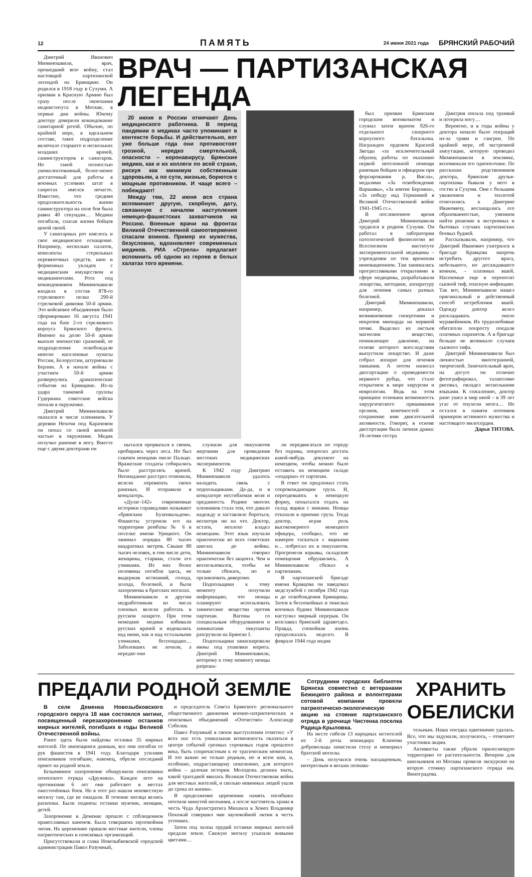12 ПАМЯТЬ 24 июня 2021 года БРЯНСКИЙ РАБОЧИЙ
Дмитрий Иванович Миминошвили, врач, прошедший всю войну, стал настоящей партизанской легендой на Брянщине. Он родился в 1918 году в Сухуми. А призван в Красную Армию был сразу после окончания мединститута в Москве, в первые дни войны. Юному доктору доверили командование санитарной ротой. Обычно, по крайней мере, в идеальном составе, такое подразделение включало старшего и нескольких младших врачей, санинструкторов и санитаров. Но такой полностью укомплектованный, более-менее достаточный для работы в военных условиях штат в санротах имелся нечасто. Известно, что средняя продолжительность жизни санинструктора на поле боя была равна 40 секундам… Медики погибали, спасая жизни бойцов ценой своей.
У санитарных рот имелось и свое медицинское оснащение. Например, несколько палаток, комплекты стерильных перевязочных средств, шин и форменных укладок с медицинским имуществом и медикаментами. Рота под командованием Миминошвили входила в состав 878-го стрелкового полка 290-й стрелковой дивизии 50-й армии. Это войсковое объединение было сформировано 16 августа 1941 года на базе 2-го стрелкового корпуса Брянского фронта. Именно на долю 50-й армии выпало множество сражений, ее подразделения освобождали многие населенные пункты России, Белоруссии, штурмовали Берлин. А в начале войны с участием 50-й армии развернулись драматические события на Брянщине. Из-за удара танковой группы Гудериана советские войска попали в окружение.
Дмитрий Миминошвили оказался в числе пленников. У деревни Нехочи под Карачевом он попал со своей военной частью в окружение. Медик получил ранение в ногу. Вместе еще с двумя докторами он
ВРАЧ — ПАРТИЗАНСКАЯ ЛЕГЕНДА
20 июня в России отмечают День медицинского работника. В период пандемии о медиках часто упоминают в контексте борьбы. И действительно, вот уже больше года они противостоят грозной, нередко смертельной, опасности – коронавирусу. Брянские медики, как и их коллеги по всей стране, рискуя как минимум собственным здоровьем, а по сути, жизнью, борются с мощным противником. И чаще всего – побеждают!
Между тем, 22 июня вся страна вспоминает другую, скорбную, дату, связанную с началом наступления немецко-фашистских захватчиков на Россию. Военные врачи на фронтах Великой Отечественной самоотверженно спасали воинов. Пример их мужества, безусловно, вдохновляет современных медиков. РИА «Стрела» предлагает вспомнить об одном из героев в белых халатах того времени.
был призван Брянским городским военкоматом и служил затем врачом 926-го отдельного саперного корпусного батальона. Награжден орденом Красной Звезды «за исключительный образец работы по оказанию первой неотложной помощи раненым бойцам и офицерам при форсировании р. Висла», медалями «За освобождение Варшавы», «За взятие Берлина», «За победу над Германией в Великой Отечественной войне 1941-1945 гг.».
В послевоенное время Дмитрий Миминошвили трудился в родном Сухуми. Он работал в лаборатории патологической физиологии во Всесоюзном институте экспериментальной медицины – учреждении по тем временам инновационном. Там занимались прогрессивными открытиями в сфере медицины, разрабатывали лекарства, методики, аппаратуру для лечения самых разных болезней.
Дмитрий Миминошвили, например, доказал возникновение гипертонии и некрозов миокарда на нервной почве. Выделил из листьев магнолии вещество, понижающее давление, на основе которого впоследствии выпустили лекарство. И даже собрал аппарат для лечения заикания. А потом написал диссертацию о проводимости нервного рубца, что стало открытием в мире хирургии и неврологии. Ведь на этом принципе основана возможность хирургического пришивания органов, конечностей и сохранение ими двигательной активности. Говорят, в основе диссертации была личная драма: 16-летняя сестра
Дмитрия попала под трамвай и потеряла ногу…
Вероятно, и в годы войны у доктора немало было операций из-за травм и гангрен. По крайней мере, об экстренной ампутации, которую проводил Миминошвили в землянке, вспоминали его однополчане. По рассказам родственников доктора, брянские друзья-партизаны бывали у него в гостях в Сухуми. Они с большим уважением и теплотой относились к Дмитрию Ивановичу, восхищались его образованностью, умением найти решение в экстренных и бытовых случаях партизанских боевых будней.
Рассказывали, например, что Дмитрий Иванович ухитрился в бригаде Кравцова напрочь истребить другого врага, небольшого, но досаждавшего воинам, – платяных вшей. Насекомые еще и переносят сыпной тиф, опасную инфекцию. Так вот, Миминошвили нашел оригинальный и действенный способ истребления вшей. Одежду доктор велел раскладывать около муравейников. Их трудолюбивые обитатели попросту поедали платяных паразитов. А в бригаде больше не возникало случаев сыпного тифа.
Дмитрий Миминошвили был личностью многогранной, творческой. Замечательный врач, на досуге он отлично фотографировал, талантливо рисовал, овладел несколькими языками. К сожалению, доктор рано ушел в мир иной – в 39 лет угас от опухоли мозга… Но остался в памяти потомков примером истинного мужества и настоящего милосердия.
Дарья ТИТОВА.
пытался прорваться к своим, пробираясь через леса. Но был схвачен немцами около Пальцо. Вражеские солдаты собирались было расстрелять врачей. Неожиданно расстрел отменили, велели перевязать своих раненых. И отправили в концлагерь.
«Дулаг-142» современные историки справедливо называют «брянским Бухенвальдом». Фашисты устроили его на территории рембазы № 6 в поселке имени Урицкого. Он занимал порядка 80 тысяч квадратных метров. Свыше 80 тысяч человек, в том числе дети, женщины, старики, стали его узниками. Из них более половины погибли здесь, не выдержав истязаний, голода, холода, болезней, и были захоронены в братских могилах.
Миминошвили и другим медработникам из числа пленных велели работать в русском лазарете. При этом немецкие медики избивали русских врачей и издевались над ними, как и над остальными узниками, беспощадно… Заболевших не лечили, а нередко они
служили для оккупантов жертвами для проведения жестоких медицинских экспериментов.
К 1942 году Дмитрию Миминошвили удалось наладить связь с подпольщиками. Да-да, и в концлагере несгибаемая воля и преданность Родине многих пленников стала тем, что давало надежду и заставляло бороться, несмотря ни на что. Доктор, кстати, неплохо владел немецким. Этот язык изучали практически во всех советских школах до войны. Миминошвили говорил практически без акцента. Чем и воспользовался, чтобы не только сбежать, но и организовать диверсию.
Подпольщики к тому моменту получили информацию, что немцы планируют использовать химические вещества против партизан. Вагоны со специальным оборудованием и химикатами оккупанты разгрузили на Брянске I.
Подпольщики замаскировали мины под упаковки иприта. Дмитрий Миминошвили, которому к тому моменту немцы разреша-
ли передвигаться по городу без охраны, попросил достать какой-нибудь документ на немецком, чтобы можно было оставить на немецком складе «подарки» от партизан.
В ответ он предложил стать сопровождающим груза. И, переодевшись в немецкую форму, попытался отдать на склад ящики с минами. Немцы отказали в приемке груза. Тогда доктор, играя роль высокомерного немецкого офицера, сообщил, что не намерен таскаться с ящиками и… побросал их в оккупантов. Прогремели взрывы, складские помещения обрушились. А Миминошвили сбежал к партизанам.
В партизанской бригаде имени Кравцова он заведовал медслужбой с октября 1942 года и до освобождения Брянщины. Затем в беспокойных и тяжелых военных буднях Миминошвили наступил мирный перерыв. Он возглавил брянский здравотдел. Правда, спокойная жизнь продолжалась недолго. В феврале 1944 года медик
ПРЕДАЛИ РОДНОЙ ЗЕМЛЕ
В селе Деменка Новозыбковского городского округа 18 мая состоялся митинг, посвященный перезахоронению останков мирных жителей, погибших в годы Великой Отечественной войны.
Ранее здесь были найдены останки 35 мирных жителей. По имеющимся данным, все они погибли от рук фашистов в 1941 году. Благодаря усилиям поисковиков погибшие, наконец, обрели последний приют на родной земле.
Безымянное захоронение обнаружили поисковики почепского отряда «Дружина». Каждое лето на протяжении 6 лет они работают в местах ожесточённых боев. Но в этот раз нашли неизвестную могилу там, где не ожидали. В течение месяца велись раскопки. Были подняты останки мужчин, женщин, детей.
Захоронение в Деменке прошло с соблюдением православных канонов. Была совершена заупокойная лития. На церемонию пришли местные жители, члены патриотических и поисковых организаций.
Присутствовали и глава Новозыбковской городской администрации Павел Разумный,
и председатель Совета Брянского регионального общественного движения военно-патриотических и поисковых объединений «Отечество» Александр Соболев.
Павел Разумный в своем выступлении отметил: «У всех нас есть уникальная возможность оказаться в центре событий грозных сороковых годов прошлого века, быть сопричастным к ее трагическим моментам. И это важно не только родным, но и всем нам, и, особенно, подрастающему поколению, для которого война – далекая история. Молодежь должна знать, какой трагедией явилась Великая Отечественная война для местных жителей, и сколько невинных людей ушли до срока из жизни».
В продолжение церемонии память погибших почтили минутой молчания, а после настоятель храма в честь Чуда Архистратига Михаила в Хонех Владимир Похожай совершил чин заупокойной литии в честь усопших.
Затем под залпы орудий останки мирных жителей предали земле. Свежую могилу усыпали живыми цветами…
Сотрудники городских библиотек Брянска совместно с ветеранами Бежицкого района и волонтерами сотовой компании провели патриотическо-экологическую акцию на стоянке партизанского отряда в урочище Чистенка поселка Радица-Крыловка.
На месте гибели 13 народных мстителей из 2-й роты командира Климова добровольцы зачистили стелу и мемориал братской могилы.
– День получился очень насыщенным, интересным и весьма познава-
ХРАНИТЬ ОБЕЛИСКИ
тельным. Наша поездка однозначно удалась. Все, что мы задумали, получилось, – отмечают участники акции.
Активисты также убрали прилегающую территорию от растительности. Вечером для школьников из Москвы провели экскурсию на вторую стоянку партизанского отряда им. Виноградова.